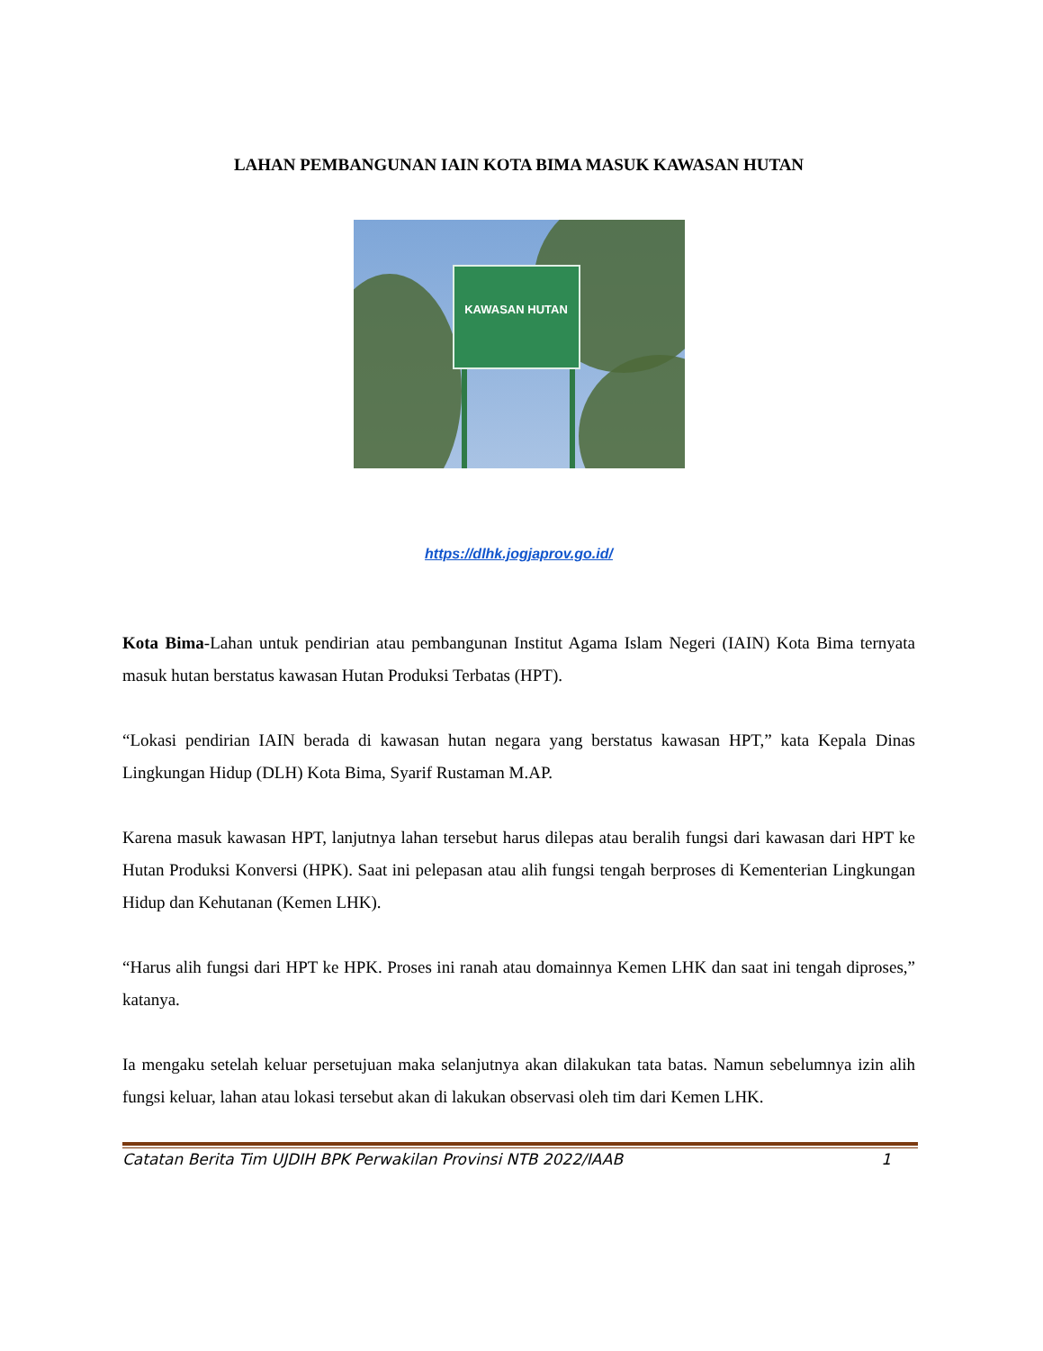LAHAN PEMBANGUNAN IAIN KOTA BIMA MASUK KAWASAN HUTAN
KAWASAN HUTAN
https://dlhk.jogjaprov.go.id/
Kota Bima-Lahan untuk pendirian atau pembangunan Institut Agama Islam Negeri (IAIN) Kota Bima ternyata masuk hutan berstatus kawasan Hutan Produksi Terbatas (HPT).
“Lokasi pendirian IAIN berada di kawasan hutan negara yang berstatus kawasan HPT,” kata Kepala Dinas Lingkungan Hidup (DLH) Kota Bima, Syarif Rustaman M.AP.
Karena masuk kawasan HPT, lanjutnya lahan tersebut harus dilepas atau beralih fungsi dari kawasan dari HPT ke Hutan Produksi Konversi (HPK). Saat ini pelepasan atau alih fungsi tengah berproses di Kementerian Lingkungan Hidup dan Kehutanan (Kemen LHK).
“Harus alih fungsi dari HPT ke HPK. Proses ini ranah atau domainnya Kemen LHK dan saat ini tengah diproses,” katanya.
Ia mengaku setelah keluar persetujuan maka selanjutnya akan dilakukan tata batas. Namun sebelumnya izin alih fungsi keluar, lahan atau lokasi tersebut akan di lakukan observasi oleh tim dari Kemen LHK.
Catatan Berita Tim UJDIH BPK Perwakilan Provinsi NTB 2022/IAAB 1